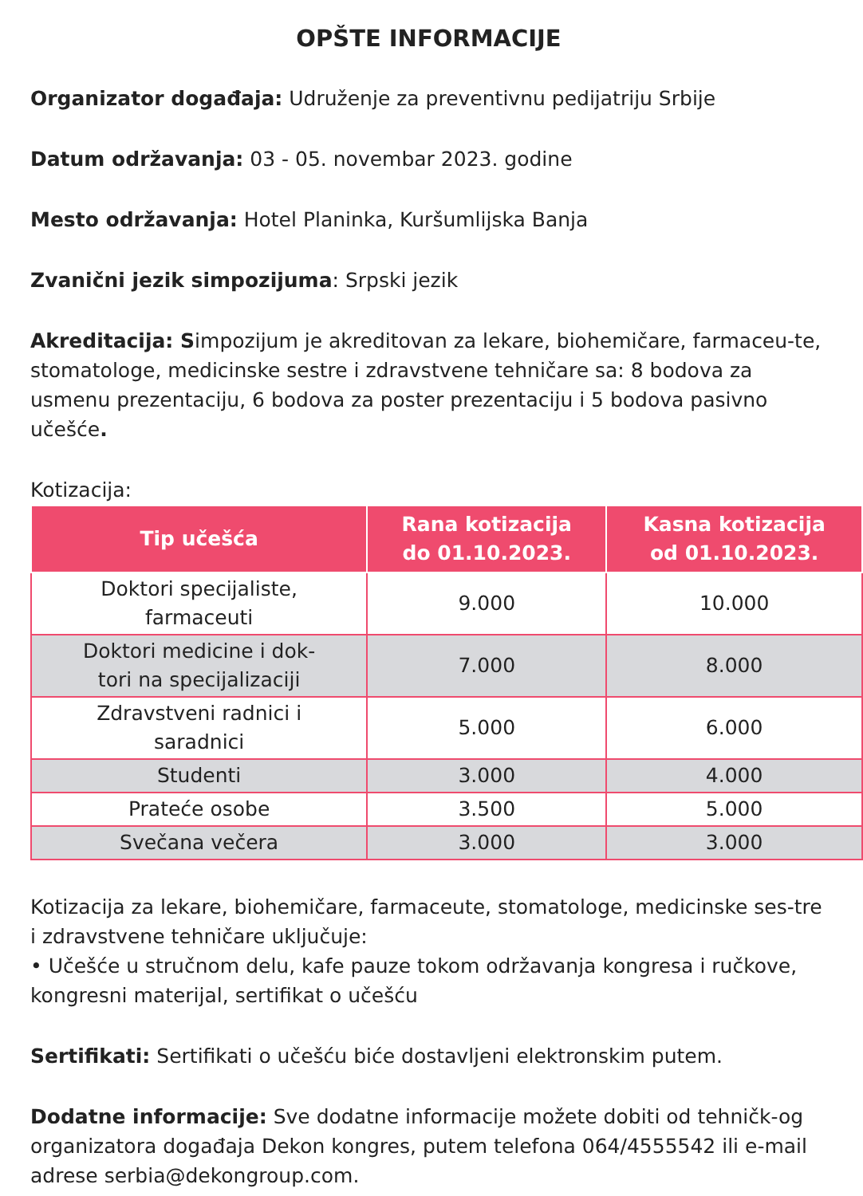OPŠTE INFORMACIJE
Organizator događaja: Udruženje za preventivnu pedijatriju Srbije
Datum održavanja: 03 - 05. novembar 2023. godine
Mesto održavanja: Hotel Planinka, Kuršumlijska Banja
Zvanični jezik simpozijuma: Srpski jezik
Akreditacija: Simpozijum je akreditovan za lekare, biohemičare, farmaceu-te, stomatologe, medicinske sestre i zdravstvene tehničare sa: 8 bodova za usmenu prezentaciju, 6 bodova za poster prezentaciju i 5 bodova pasivno učešće.
Kotizacija:
| Tip učešća | Rana kotizacija do 01.10.2023. | Kasna kotizacija od 01.10.2023. |
| --- | --- | --- |
| Doktori specijaliste, farmaceuti | 9.000 | 10.000 |
| Doktori medicine i dok- tori na specijalizaciji | 7.000 | 8.000 |
| Zdravstveni radnici i saradnici | 5.000 | 6.000 |
| Studenti | 3.000 | 4.000 |
| Prateće osobe | 3.500 | 5.000 |
| Svečana večera | 3.000 | 3.000 |
Kotizacija za lekare, biohemičare, farmaceute, stomatologe, medicinske ses-tre i zdravstvene tehničare uključuje:
• Učešće u stručnom delu, kafe pauze tokom održavanja kongresa i ručkove, kongresni materijal, sertifikat o učešću
Sertifikati: Sertifikati o učešću biće dostavljeni elektronskim putem.
Dodatne informacije: Sve dodatne informacije možete dobiti od tehničk-og organizatora događaja Dekon kongres, putem telefona 064/4555542 ili e-mail adrese serbia@dekongroup.com.